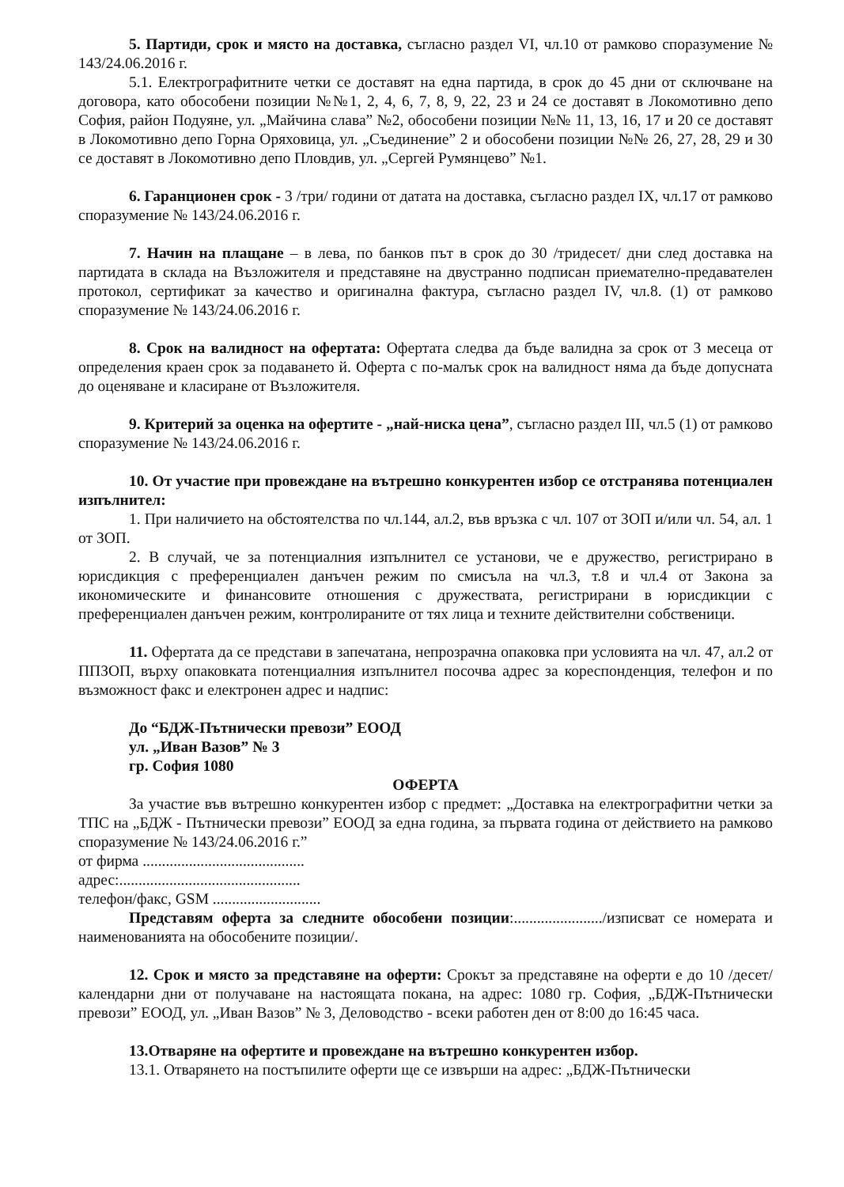5. Партиди, срок и място на доставка, съгласно раздел VI, чл.10 от рамково споразумение № 143/24.06.2016 г.
5.1. Електрографитните четки се доставят на една партида, в срок до 45 дни от сключване на договора, като обособени позиции №№1, 2, 4, 6, 7, 8, 9, 22, 23 и 24 се доставят в Локомотивно депо София, район Подуяне, ул. „Майчина слава” №2, обособени позиции №№ 11, 13, 16, 17 и 20 се доставят в Локомотивно депо Горна Оряховица, ул. „Съединение” 2 и обособени позиции №№ 26, 27, 28, 29 и 30 се доставят в Локомотивно депо Пловдив, ул. „Сергей Румянцево” №1.
6. Гаранционен срок - 3 /три/ години от датата на доставка, съгласно раздел IX, чл.17 от рамково споразумение № 143/24.06.2016 г.
7. Начин на плащане – в лева, по банков път в срок до 30 /тридесет/ дни след доставка на партидата в склада на Възложителя и представяне на двустранно подписан приемателно-предавателен протокол, сертификат за качество и оригинална фактура, съгласно раздел IV, чл.8. (1) от рамково споразумение № 143/24.06.2016 г.
8. Срок на валидност на офертата: Офертата следва да бъде валидна за срок от 3 месеца от определения краен срок за подаването й. Оферта с по-малък срок на валидност няма да бъде допусната до оценяване и класиране от Възложителя.
9. Критерий за оценка на офертите - „най-ниска цена”, съгласно раздел III, чл.5 (1) от рамково споразумение № 143/24.06.2016 г.
10. От участие при провеждане на вътрешно конкурентен избор се отстранява потенциален изпълнител:
1. При наличието на обстоятелства по чл.144, ал.2, във връзка с чл. 107 от ЗОП и/или чл. 54, ал. 1 от ЗОП.
2. В случай, че за потенциалния изпълнител се установи, че е дружество, регистрирано в юрисдикция с преференциален данъчен режим по смисъла на чл.3, т.8 и чл.4 от Закона за икономическите и финансовите отношения с дружествата, регистрирани в юрисдикции с преференциален данъчен режим, контролираните от тях лица и техните действителни собственици.
11. Офертата да се представи в запечатана, непрозрачна опаковка при условията на чл. 47, ал.2 от ППЗОП, върху опаковката потенциалния изпълнител посочва адрес за кореспонденция, телефон и по възможност факс и електронен адрес и надпис:
До “БДЖ-Пътнически превози” ЕООД
ул. „Иван Вазов” № 3
гр. София 1080
ОФЕРТА
За участие във вътрешно конкурентен избор с предмет: „Доставка на електрографитни четки за ТПС на „БДЖ - Пътнически превози” ЕООД за една година, за първата година от действието на рамково споразумение № 143/24.06.2016 г.”
от фирма ..........................................
адрес:...............................................
телефон/факс, GSM ............................
Представям оферта за следните обособени позиции:......................./изписват се номерата и наименованията на обособените позиции/.
12. Срок и място за представяне на оферти: Срокът за представяне на оферти е до 10 /десет/ календарни дни от получаване на настоящата покана, на адрес: 1080 гр. София, „БДЖ-Пътнически превози” ЕООД, ул. „Иван Вазов” № 3, Деловодство - всеки работен ден от 8:00 до 16:45 часа.
13.Отваряне на офертите и провеждане на вътрешно конкурентен избор.
13.1. Отварянето на постъпилите оферти ще се извърши на адрес: „БДЖ-Пътнически